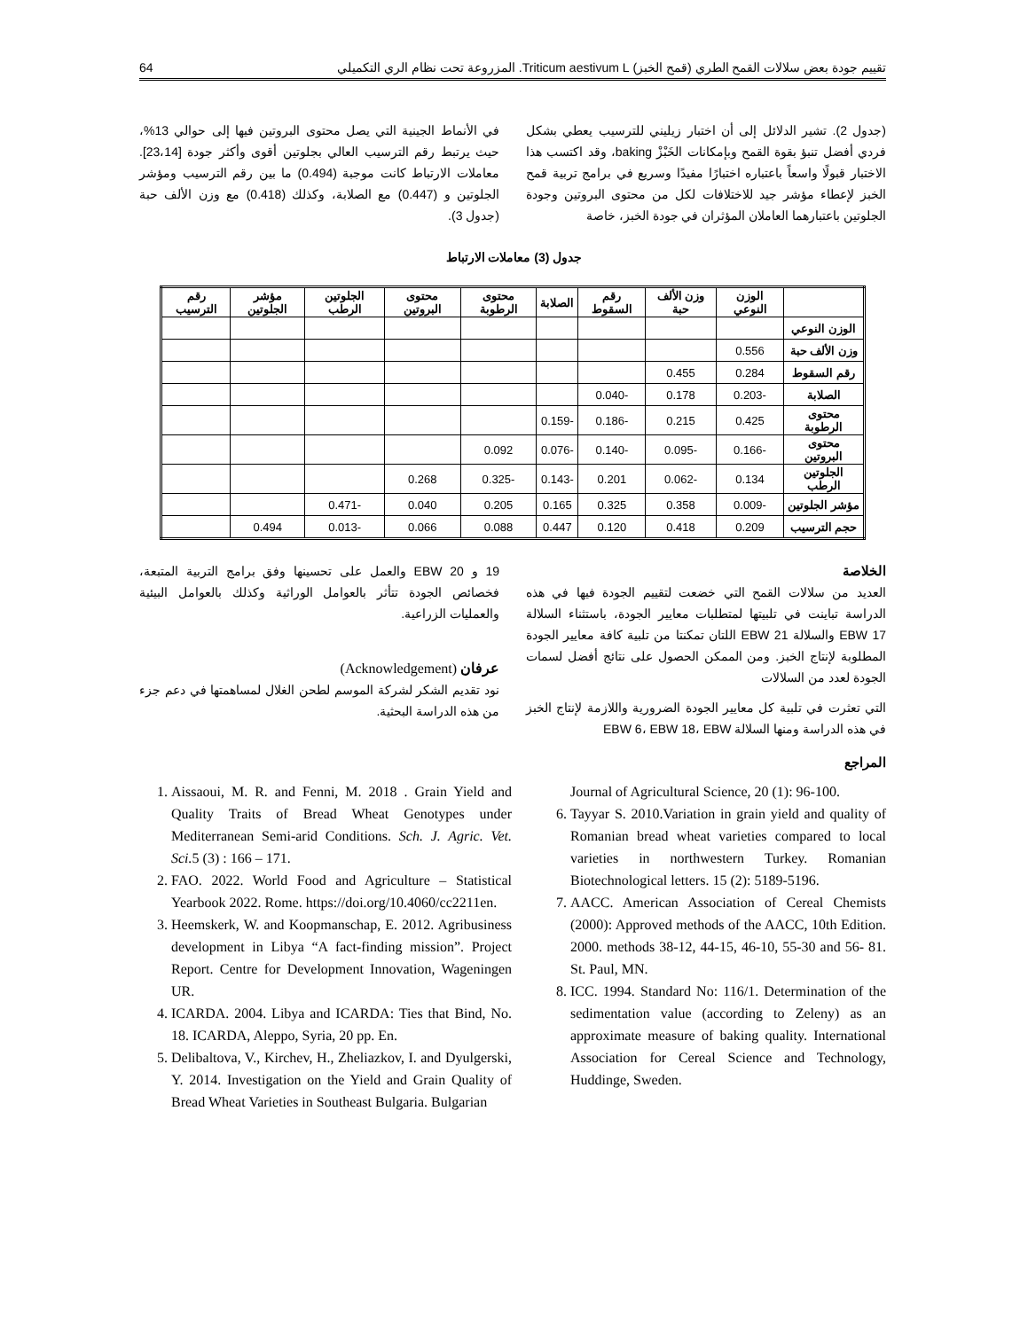تقييم جودة بعض سلالات القمح الطري (قمح الخبز) Triticum aestivum L. المزروعة تحت نظام الري التكميلي 64
(جدول 2). تشير الدلائل إلى أن اختبار زيليني للترسيب يعطي بشكل فردي أفضل تنبؤ بقوة القمح وبإمكانات الخَبْزْ baking، وقد اكتسب هذا الاختبار قبولًا واسعاً باعتباره اختبارًا مفيدًا وسريع في برامج تربية قمح الخبز لإعطاء مؤشر جيد للاختلافات لكل من محتوى البروتين وجودة الجلوتين باعتبارهما العاملان المؤثران في جودة الخبز، خاصة
في الأنماط الجينية التي يصل محتوى البروتين فيها إلى حوالي 13%، حيث يرتبط رقم الترسيب العالي بجلوتين أقوى وأكثر جودة [23،14]. معاملات الارتباط كانت موجبة (0.494) ما بين رقم الترسيب ومؤشر الجلوتين و (0.447) مع الصلابة، وكذلك (0.418) مع وزن الألف حبة (جدول 3).
جدول (3) معاملات الارتباط
| | الوزن النوعي | وزن الألف حبة | رقم السقوط | الصلابة | محتوى الرطوبة | محتوى البروتين | الجلوتين الرطب | مؤشر الجلوتين | رقم الترسيب |
| --- | --- | --- | --- | --- | --- | --- | --- | --- | --- |
| الوزن النوعي | | | | | | | | | |
| وزن الألف حبة | 0.556 | | | | | | | | |
| رقم السقوط | 0.284 | 0.455 | | | | | | | |
| الصلابة | -0.203 | 0.178 | -0.040 | | | | | | |
| محتوى الرطوبة | 0.425 | 0.215 | -0.186 | -0.159 | | | | | |
| محتوى البروتين | -0.166 | -0.095 | -0.140 | -0.076 | 0.092 | | | | |
| الجلوتين الرطب | 0.134 | -0.062 | 0.201 | -0.143 | -0.325 | 0.268 | | | |
| مؤشر الجلوتين | -0.009 | 0.358 | 0.325 | 0.165 | 0.205 | 0.040 | -0.471 | | |
| حجم الترسيب | 0.209 | 0.418 | 0.120 | 0.447 | 0.088 | 0.066 | -0.013 | 0.494 | |
الخلاصة
العديد من سلالات القمح التي خضعت لتقييم الجودة فيها في هذه الدراسة تباينت في تلبيتها لمتطلبات معايير الجودة، باستثناء السلالة EBW 17 والسلالة EBW 21 اللتان تمكنتا من تلبية كافة معايير الجودة المطلوبة لإنتاج الخبز. ومن الممكن الحصول على نتائج أفضل لسمات الجودة لعدد من السلالات
التي تعثرت في تلبية كل معايير الجودة الضرورية واللازمة لإنتاج الخبز في هذه الدراسة ومنها السلالة EBW 6، EBW 18، EBW
المراجع
19 و EBW 20 والعمل على تحسينها وفق برامج التربية المتبعة، فخصائص الجودة تتأثر بالعوامل الوراثية وكذلك بالعوامل البيئية والعمليات الزراعية.
عرفان (Acknowledgement)
نود تقديم الشكر لشركة الموسم لطحن الغلال لمساهمتها في دعم جزء من هذه الدراسة البحثية.
1. Aissaoui, M. R. and Fenni, M. 2018 . Grain Yield and Quality Traits of Bread Wheat Genotypes under Mediterranean Semi-arid Conditions. Sch. J. Agric. Vet. Sci. 5 (3) : 166 – 171.
2. FAO. 2022. World Food and Agriculture – Statistical Yearbook 2022. Rome. https://doi.org/10.4060/cc2211en.
3. Heemskerk, W. and Koopmanschap, E. 2012. Agribusiness development in Libya “A fact-finding mission”. Project Report. Centre for Development Innovation, Wageningen UR.
4. ICARDA. 2004. Libya and ICARDA: Ties that Bind, No. 18. ICARDA, Aleppo, Syria, 20 pp. En.
5. Delibaltova, V., Kirchev, H., Zheliazkov, I. and Dyulgerski, Y. 2014. Investigation on the Yield and Grain Quality of Bread Wheat Varieties in Southeast Bulgaria. Bulgarian
Journal of Agricultural Science, 20 (1): 96-100.
6. Tayyar S. 2010.Variation in grain yield and quality of Romanian bread wheat varieties compared to local varieties in northwestern Turkey. Romanian Biotechnological letters. 15 (2): 5189-5196.
7. AACC. American Association of Cereal Chemists (2000): Approved methods of the AACC, 10th Edition. 2000. methods 38-12, 44-15, 46-10, 55-30 and 56- 81. St. Paul, MN.
8. ICC. 1994. Standard No: 116/1. Determination of the sedimentation value (according to Zeleny) as an approximate measure of baking quality. International Association for Cereal Science and Technology, Huddinge, Sweden.